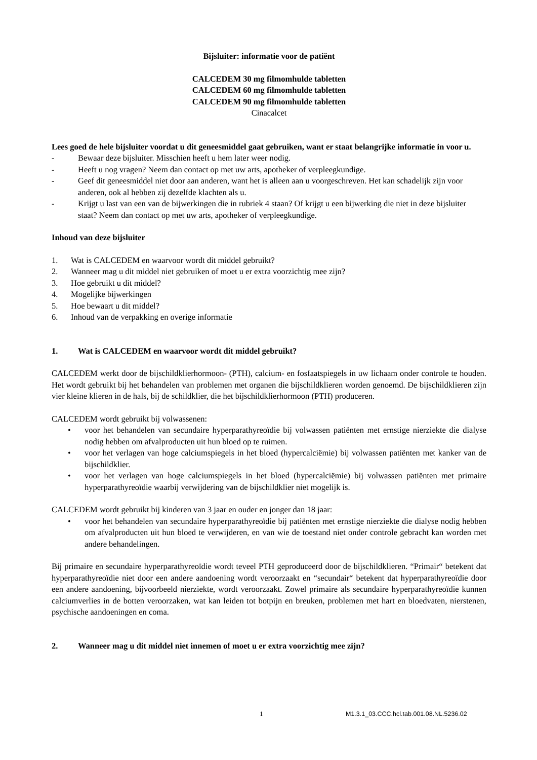Bijsluiter: informatie voor de patiënt
CALCEDEM 30 mg filmomhulde tabletten
CALCEDEM 60 mg filmomhulde tabletten
CALCEDEM 90 mg filmomhulde tabletten
Cinacalcet
Lees goed de hele bijsluiter voordat u dit geneesmiddel gaat gebruiken, want er staat belangrijke informatie in voor u.
- Bewaar deze bijsluiter. Misschien heeft u hem later weer nodig.
- Heeft u nog vragen? Neem dan contact op met uw arts, apotheker of verpleegkundige.
- Geef dit geneesmiddel niet door aan anderen, want het is alleen aan u voorgeschreven. Het kan schadelijk zijn voor anderen, ook al hebben zij dezelfde klachten als u.
- Krijgt u last van een van de bijwerkingen die in rubriek 4 staan? Of krijgt u een bijwerking die niet in deze bijsluiter staat? Neem dan contact op met uw arts, apotheker of verpleegkundige.
Inhoud van deze bijsluiter
1. Wat is CALCEDEM en waarvoor wordt dit middel gebruikt?
2. Wanneer mag u dit middel niet gebruiken of moet u er extra voorzichtig mee zijn?
3. Hoe gebruikt u dit middel?
4. Mogelijke bijwerkingen
5. Hoe bewaart u dit middel?
6. Inhoud van de verpakking en overige informatie
1. Wat is CALCEDEM en waarvoor wordt dit middel gebruikt?
CALCEDEM werkt door de bijschildklierhormoon- (PTH), calcium- en fosfaatspiegels in uw lichaam onder controle te houden. Het wordt gebruikt bij het behandelen van problemen met organen die bijschildklieren worden genoemd. De bijschildklieren zijn vier kleine klieren in de hals, bij de schildklier, die het bijschildklierhormoon (PTH) produceren.
CALCEDEM wordt gebruikt bij volwassenen:
• voor het behandelen van secundaire hyperparathyreoïdie bij volwassen patiënten met ernstige nierziekte die dialyse nodig hebben om afvalproducten uit hun bloed op te ruimen.
• voor het verlagen van hoge calciumspiegels in het bloed (hypercalciëmie) bij volwassen patiënten met kanker van de bijschildklier.
• voor het verlagen van hoge calciumspiegels in het bloed (hypercalciëmie) bij volwassen patiënten met primaire hyperparathyreoïdie waarbij verwijdering van de bijschildklier niet mogelijk is.
CALCEDEM wordt gebruikt bij kinderen van 3 jaar en ouder en jonger dan 18 jaar:
• voor het behandelen van secundaire hyperparathyreoïdie bij patiënten met ernstige nierziekte die dialyse nodig hebben om afvalproducten uit hun bloed te verwijderen, en van wie de toestand niet onder controle gebracht kan worden met andere behandelingen.
Bij primaire en secundaire hyperparathyreoïdie wordt teveel PTH geproduceerd door de bijschildklieren. “Primair“ betekent dat hyperparathyreoïdie niet door een andere aandoening wordt veroorzaakt en “secundair“ betekent dat hyperparathyreoïdie door een andere aandoening, bijvoorbeeld nierziekte, wordt veroorzaakt. Zowel primaire als secundaire hyperparathyreoïdie kunnen calciumverlies in de botten veroorzaken, wat kan leiden tot botpijn en breuken, problemen met hart en bloedvaten, nierstenen, psychische aandoeningen en coma.
2. Wanneer mag u dit middel niet innemen of moet u er extra voorzichtig mee zijn?
1 M1.3.1_03.CCC.hcl.tab.001.08.NL.5236.02